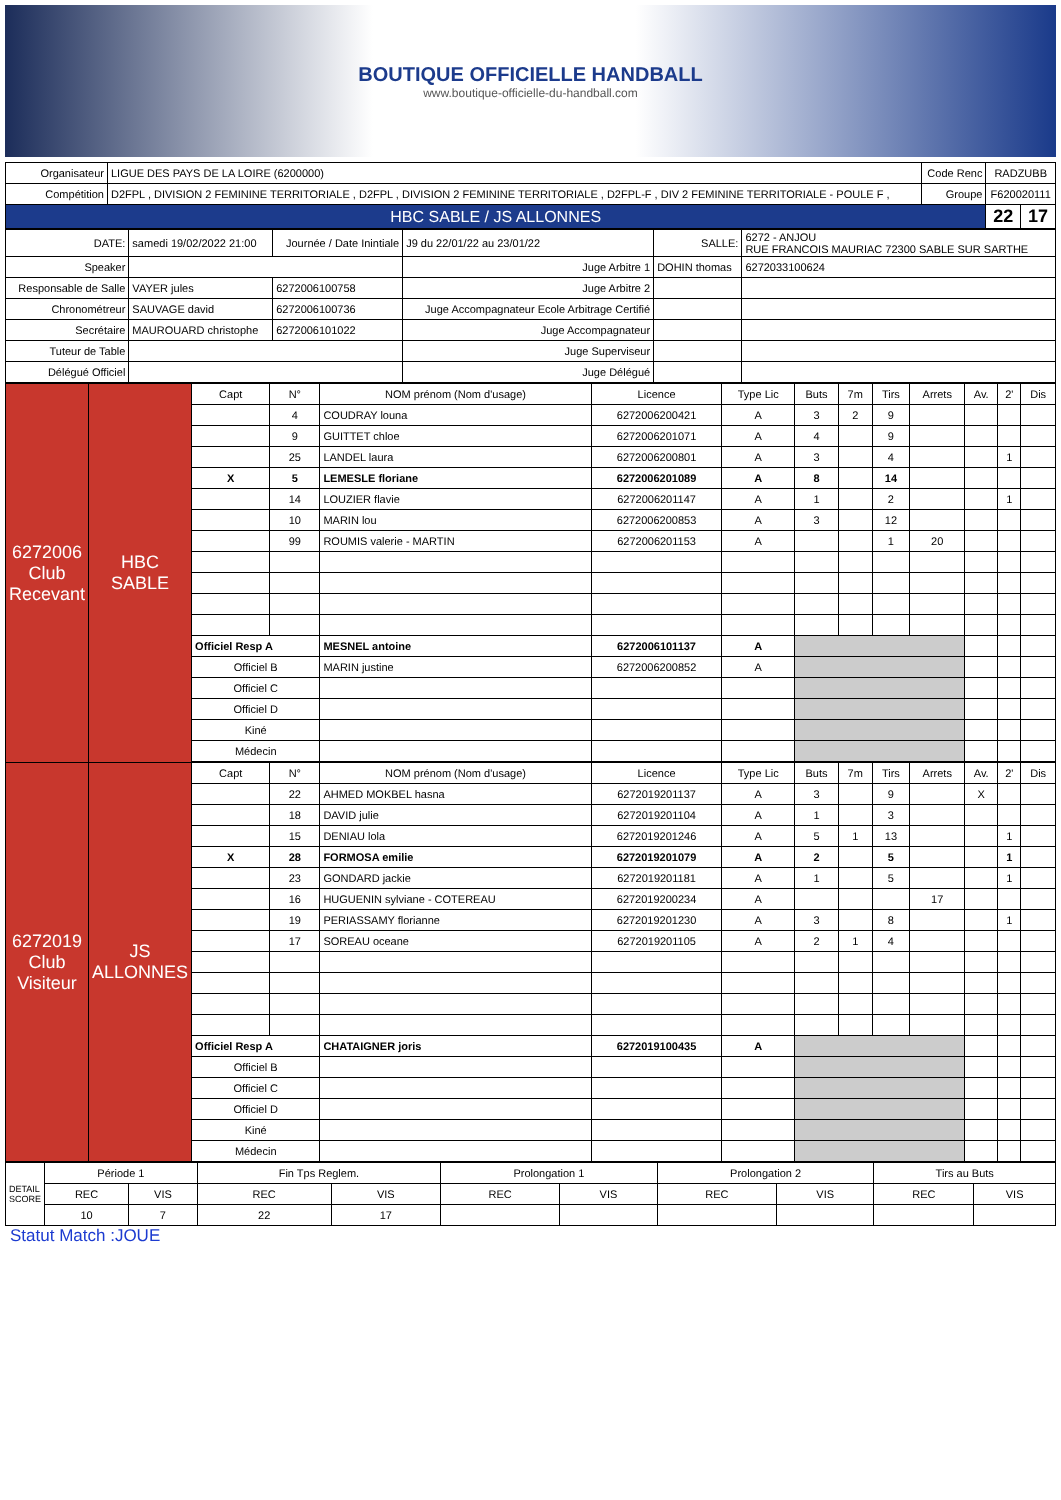BOUTIQUE OFFICIELLE HANDBALL
www.boutique-officielle-du-handball.com
| Organisateur | LIGUE DES PAYS DE LA LOIRE (6200000) | Code Renc | RADZUBB | |
| Compétition | D2FPL , DIVISION 2 FEMININE TERRITORIALE , D2FPL , DIVISION 2 FEMININE TERRITORIALE , D2FPL-F , DIV 2 FEMININE TERRITORIALE - POULE F , | Groupe | F620020111 | |
| HBC SABLE / JS ALLONNES | | | 22 | 17 |
| DATE: | samedi 19/02/2022 21:00 | Journée / Date Inintiale | J9 du 22/01/22 au 23/01/22 | SALLE: | 6272 - ANJOU RUE FRANCOIS MAURIAC 72300 SABLE SUR SARTHE | |
| Speaker | | | Juge Arbitre 1 | DOHIN thomas | | 6272033100624 |
| Responsable de Salle | VAYER jules | 6272006100758 | Juge Arbitre 2 | | | |
| Chronométreur | SAUVAGE david | 6272006100736 | Juge Accompagnateur Ecole Arbitrage Certifié | | | |
| Secrétaire | MAUROUARD christophe | 6272006101022 | Juge Accompagnateur | | | |
| Tuteur de Table | | | Juge Superviseur | | | |
| Délégué Officiel | | | Juge Délégué | | | |
| 6272006 Club Recevant | HBC SABLE | Capt | N° | NOM prénom (Nom d'usage) | Licence | Type Lic | Buts | 7m | Tirs | Arrets | Av. | 2' | Dis |
| | | | 4 | COUDRAY louna | 6272006200421 | A | 3 | 2 | 9 | | | | |
| | | | 9 | GUITTET chloe | 6272006201071 | A | 4 | | 9 | | | | |
| | | | 25 | LANDEL laura | 6272006200801 | A | 3 | | 4 | | | 1 | |
| | | X | 5 | LEMESLE floriane | 6272006201089 | A | 8 | | 14 | | | | |
| | | | 14 | LOUZIER flavie | 6272006201147 | A | 1 | | 2 | | | 1 | |
| | | | 10 | MARIN lou | 6272006200853 | A | 3 | | 12 | | | | |
| | | | 99 | ROUMIS valerie - MARTIN | 6272006201153 | A | | | 1 | 20 | | | |
| | | Officiel Resp A | | MESNEL antoine | 6272006101137 | A | | | | | | | |
| | | Officiel B | | MARIN justine | 6272006200852 | A | | | | | | | |
| | | Officiel C | | | | | | | | | | | |
| | | Officiel D | | | | | | | | | | | |
| | | Kiné | | | | | | | | | | | |
| | | Médecin | | | | | | | | | | | |
| 6272019 Club Visiteur | JS ALLONNES | Capt | N° | NOM prénom (Nom d'usage) | Licence | Type Lic | Buts | 7m | Tirs | Arrets | Av. | 2' | Dis |
| | | | 22 | AHMED MOKBEL hasna | 6272019201137 | A | 3 | | 9 | | X | | |
| | | | 18 | DAVID julie | 6272019201104 | A | 1 | | 3 | | | | |
| | | | 15 | DENIAU lola | 6272019201246 | A | 5 | 1 | 13 | | | 1 | |
| | | X | 28 | FORMOSA emilie | 6272019201079 | A | 2 | | 5 | | | 1 | |
| | | | 23 | GONDARD jackie | 6272019201181 | A | 1 | | 5 | | | 1 | |
| | | | 16 | HUGUENIN sylviane - COTEREAU | 6272019200234 | A | | | | 17 | | | |
| | | | 19 | PERIASSAMY florianne | 6272019201230 | A | 3 | | 8 | | | 1 | |
| | | | 17 | SOREAU oceane | 6272019201105 | A | 2 | 1 | 4 | | | | |
| | | Officiel Resp A | | CHATAIGNER joris | 6272019100435 | A | | | | | | | |
| | | Officiel B | | | | | | | | | | | |
| | | Officiel C | | | | | | | | | | | |
| | | Officiel D | | | | | | | | | | | |
| | | Kiné | | | | | | | | | | | |
| | | Médecin | | | | | | | | | | | |
| DETAIL SCORE | Période 1 | | Fin Tps Reglem. | | Prolongation 1 | | Prolongation 2 | | Tirs au Buts | |
| | REC | VIS | REC | VIS | REC | VIS | REC | VIS | REC | VIS |
| | 10 | 7 | 22 | 17 | | | | | | |
Statut Match :JOUE